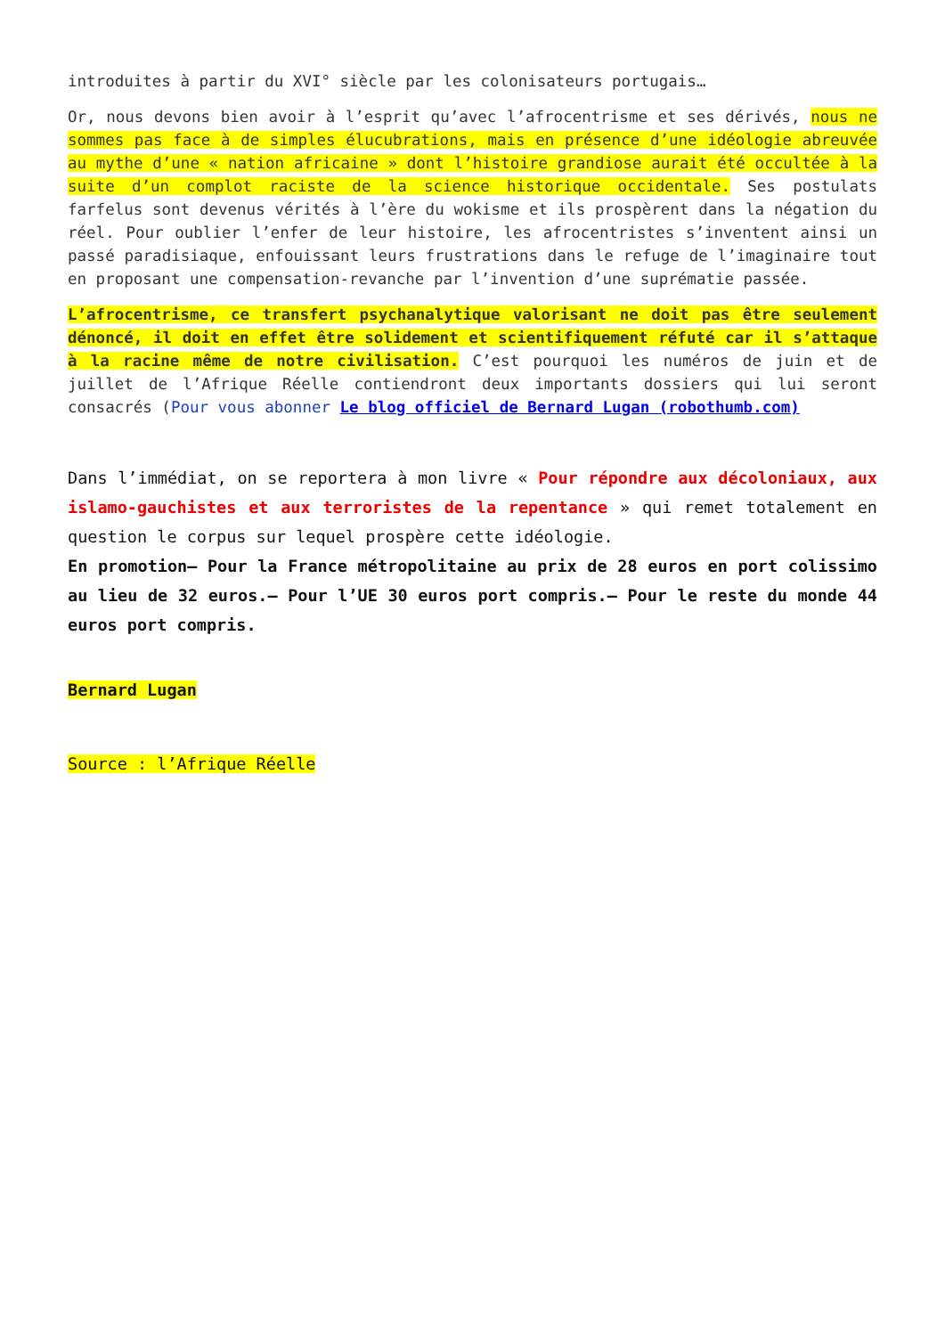introduites à partir du XVI° siècle par les colonisateurs portugais…
Or, nous devons bien avoir à l’esprit qu’avec l’afrocentrisme et ses dérivés, nous ne sommes pas face à de simples élucubrations, mais en présence d’une idéologie abreuvée au mythe d’une « nation africaine » dont l’histoire grandiose aurait été occultée à la suite d’un complot raciste de la science historique occidentale. Ses postulats farfelus sont devenus vérités à l’ère du wokisme et ils prospèrent dans la négation du réel. Pour oublier l’enfer de leur histoire, les afrocentristes s’inventent ainsi un passé paradisiaque, enfouissant leurs frustrations dans le refuge de l’imaginaire tout en proposant une compensation-revanche par l’invention d’une suprématie passée.
L’afrocentrisme, ce transfert psychanalytique valorisant ne doit pas être seulement dénoncé, il doit en effet être solidement et scientifiquement réfuté car il s’attaque à la racine même de notre civilisation. C’est pourquoi les numéros de juin et de juillet de l’Afrique Réelle contiendront deux importants dossiers qui lui seront consacrés (Pour vous abonner Le blog officiel de Bernard Lugan (robothumb.com)
Dans l’immédiat, on se reportera à mon livre « Pour répondre aux décoloniaux, aux islamo-gauchistes et aux terroristes de la repentance » qui remet totalement en question le corpus sur lequel prospère cette idéologie.
En promotion– Pour la France métropolitaine au prix de 28 euros en port colissimo au lieu de 32 euros.– Pour l’UE 30 euros port compris.– Pour le reste du monde 44 euros port compris.
Bernard Lugan
Source : l’Afrique Réelle